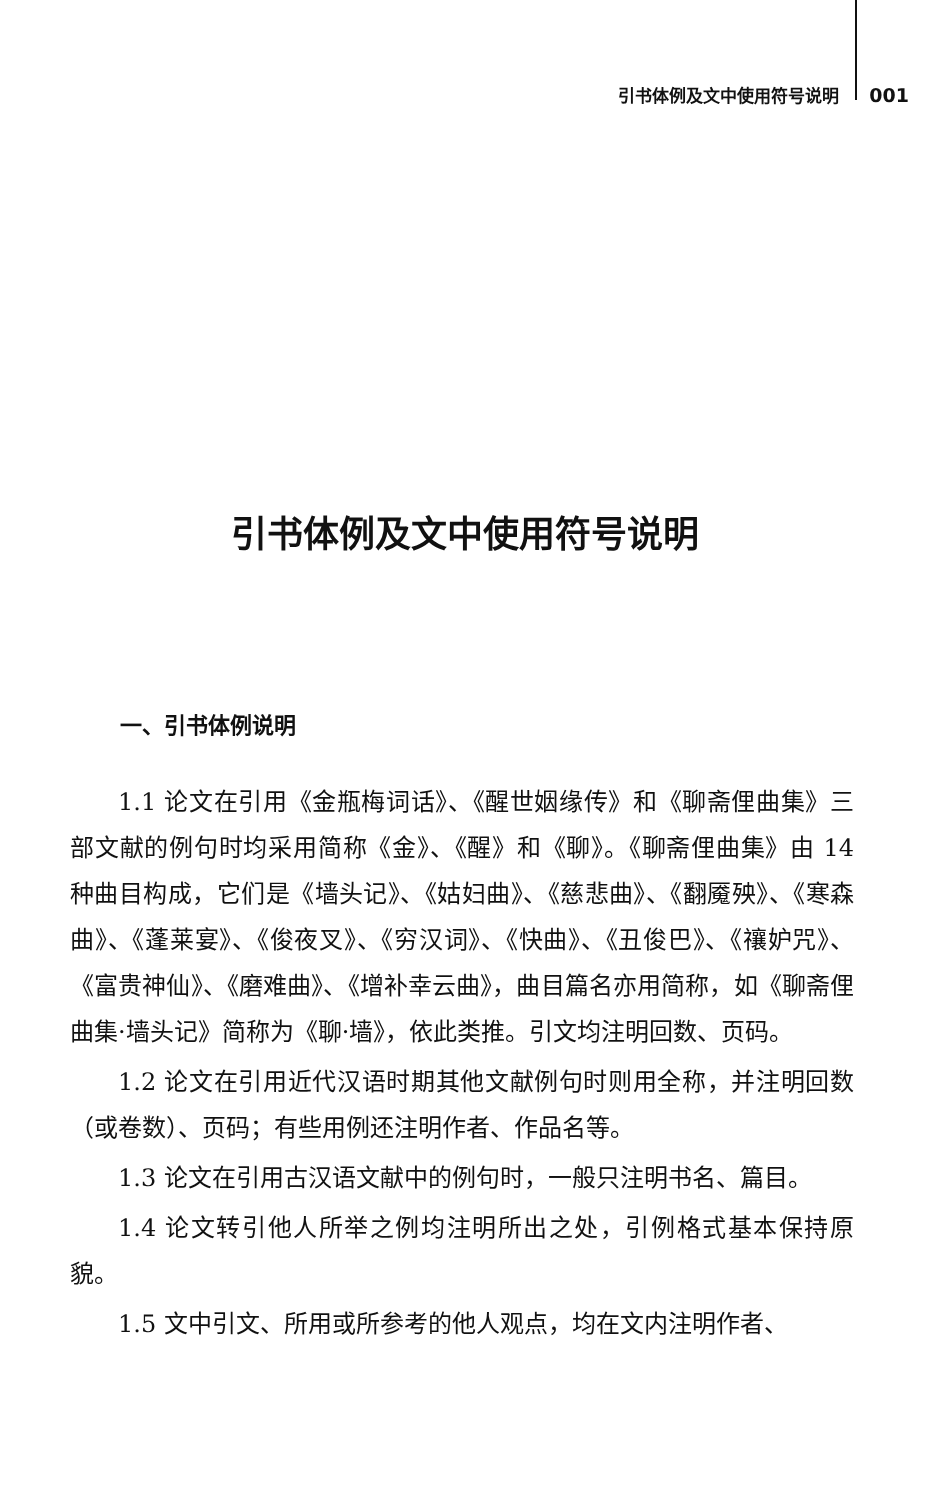引书体例及文中使用符号说明 001
引书体例及文中使用符号说明
一、引书体例说明
1.1 论文在引用《金瓶梅词话》、《醒世姻缘传》和《聊斋俚曲集》三部文献的例句时均采用简称《金》、《醒》和《聊》。《聊斋俚曲集》由 14 种曲目构成，它们是《墙头记》、《姑妇曲》、《慈悲曲》、《翻魇殃》、《寒森曲》、《蓬莱宴》、《俊夜叉》、《穷汉词》、《快曲》、《丑俊巴》、《禳妒咒》、《富贵神仙》、《磨难曲》、《增补幸云曲》，曲目篇名亦用简称，如《聊斋俚曲集·墙头记》简称为《聊·墙》，依此类推。引文均注明回数、页码。
1.2 论文在引用近代汉语时期其他文献例句时则用全称，并注明回数（或卷数）、页码；有些用例还注明作者、作品名等。
1.3 论文在引用古汉语文献中的例句时，一般只注明书名、篇目。
1.4 论文转引他人所举之例均注明所出之处，引例格式基本保持原貌。
1.5 文中引文、所用或所参考的他人观点，均在文内注明作者、